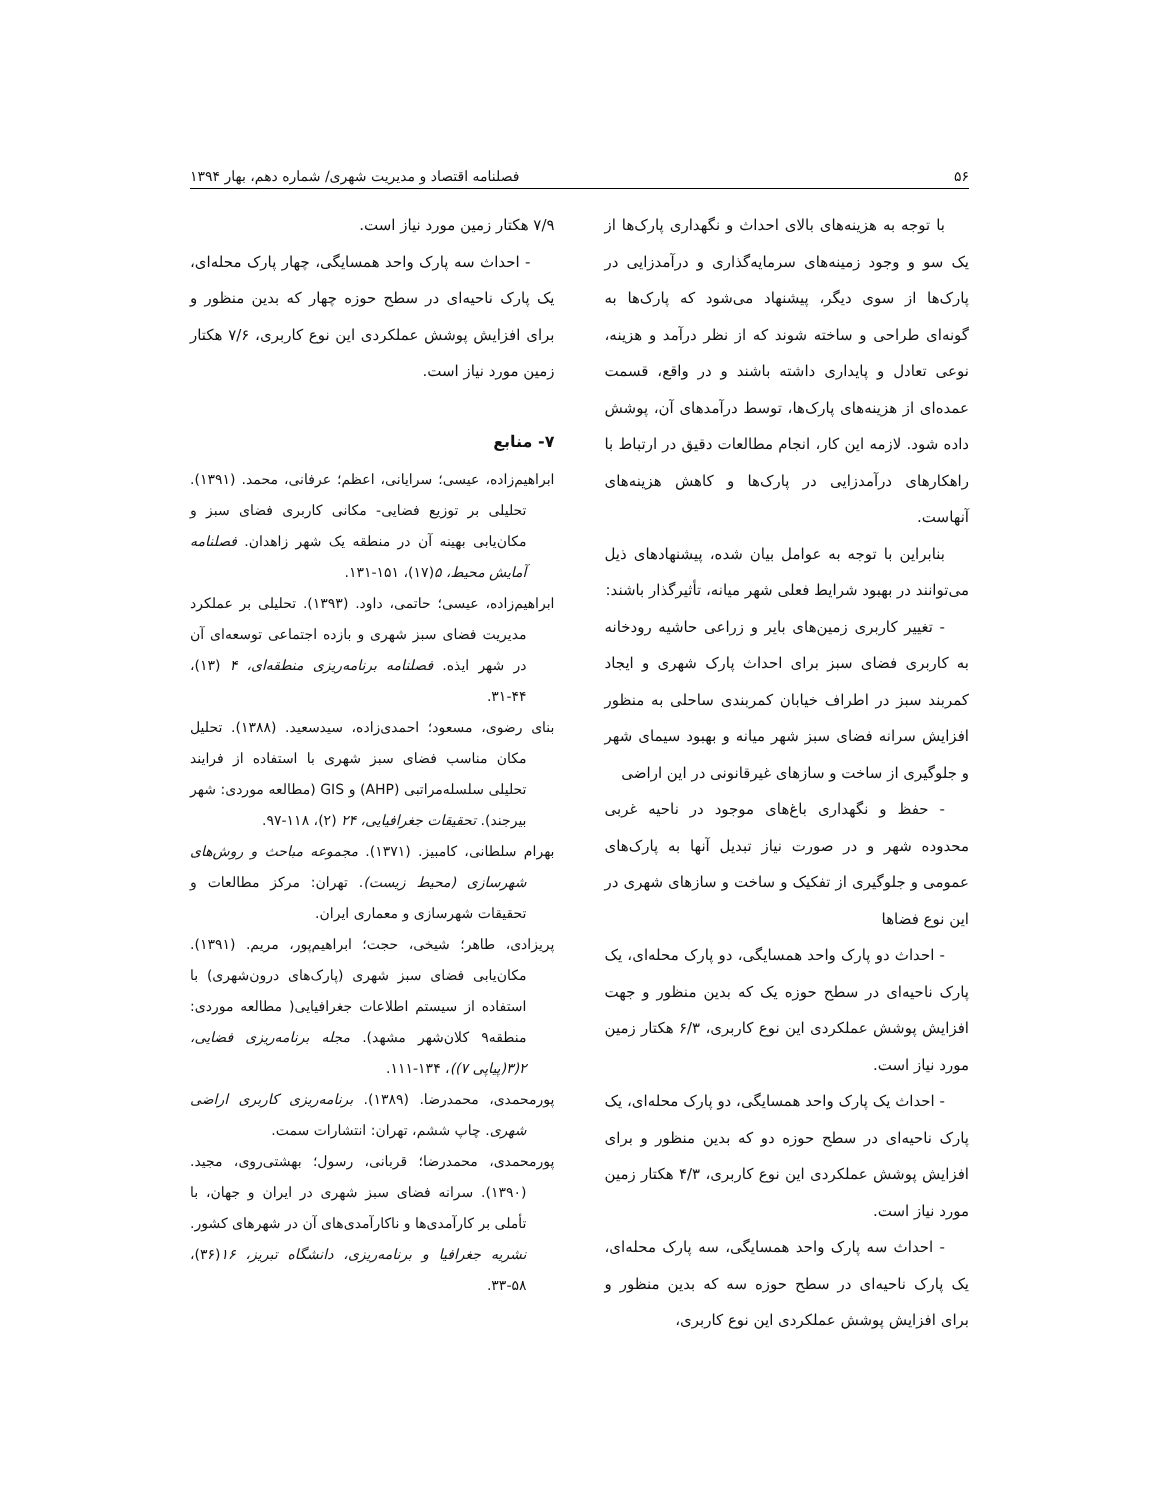۵۶ فصلنامه اقتصاد و مدیریت شهری/ شماره دهم، بهار ۱۳۹۴
با توجه به هزینه‌های بالای احداث و نگهداری پارک‌ها از یک سو و وجود زمینه‌های سرمایه‌گذاری و درآمدزایی در پارک‌ها از سوی دیگر، پیشنهاد می‌شود که پارک‌ها به گونه‌ای طراحی و ساخته شوند که از نظر درآمد و هزینه، نوعی تعادل و پایداری داشته باشند و در واقع، قسمت عمده‌ای از هزینه‌های پارک‌ها، توسط درآمدهای آن، پوشش داده شود. لازمه این کار، انجام مطالعات دقیق در ارتباط با راهکارهای درآمدزایی در پارک‌ها و کاهش هزینه‌های آنهاست.
بنابراین با توجه به عوامل بیان شده، پیشنهادهای ذیل می‌توانند در بهبود شرایط فعلی شهر میانه، تأثیرگذار باشند:
- تغییر کاربری زمین‌های بایر و زراعی حاشیه رودخانه به کاربری فضای سبز برای احداث پارک شهری و ایجاد کمربند سبز در اطراف خیابان کمربندی ساحلی به منظور افزایش سرانه فضای سبز شهر میانه و بهبود سیمای شهر و جلوگیری از ساخت و سازهای غیرقانونی در این اراضی
- حفظ و نگهداری باغ‌های موجود در ناحیه غربی محدوده شهر و در صورت نیاز تبدیل آنها به پارک‌های عمومی و جلوگیری از تفکیک و ساخت و سازهای شهری در این نوع فضاها
- احداث دو پارک واحد همسایگی، دو پارک محله‌ای، یک پارک ناحیه‌ای در سطح حوزه یک که بدین منظور و جهت افزایش پوشش عملکردی این نوع کاربری، ۶/۳ هکتار زمین مورد نیاز است.
- احداث یک پارک واحد همسایگی، دو پارک محله‌ای، یک پارک ناحیه‌ای در سطح حوزه دو که بدین منظور و برای افزایش پوشش عملکردی این نوع کاربری، ۴/۳ هکتار زمین مورد نیاز است.
- احداث سه پارک واحد همسایگی، سه پارک محله‌ای، یک پارک ناحیه‌ای در سطح حوزه سه که بدین منظور و برای افزایش پوشش عملکردی این نوع کاربری،
۷/۹ هکتار زمین مورد نیاز است.
- احداث سه پارک واحد همسایگی، چهار پارک محله‌ای، یک پارک ناحیه‌ای در سطح حوزه چهار که بدین منظور و برای افزایش پوشش عملکردی این نوع کاربری، ۷/۶ هکتار زمین مورد نیاز است.
۷- منابع
ابراهیم‌زاده، عیسی؛ سرایانی، اعظم؛ عرفانی، محمد. (۱۳۹۱). تحلیلی بر توزیع فضایی- مکانی کاربری فضای سبز و مکان‌یابی بهینه آن در منطقه یک شهر زاهدان. فصلنامه آمایش محیط، ۵(۱۷)، ۱۵۱-۱۳۱.
ابراهیم‌زاده، عیسی؛ حاتمی، داود. (۱۳۹۳). تحلیلی بر عملکرد مدیریت فضای سبز شهری و بازده اجتماعی توسعه‌ای آن در شهر ایذه. فصلنامه برنامه‌ریزی منطقه‌ای، ۴ (۱۳)، ۴۴-۳۱.
بنای رضوی، مسعود؛ احمدی‌زاده، سیدسعید. (۱۳۸۸). تحلیل مکان مناسب فضای سبز شهری با استفاده از فرایند تحلیلی سلسله‌مراتبی (AHP) و GIS (مطالعه موردی: شهر بیرجند). تحقیقات جغرافیایی، ۲۴ (۲)، ۱۱۸-۹۷.
بهرام سلطانی، کامبیز. (۱۳۷۱). مجموعه مباحث و روش‌های شهرسازی (محیط زیست). تهران: مرکز مطالعات و تحقیقات شهرسازی و معماری ایران.
پریزادی، طاهر؛ شیخی، حجت؛ ابراهیم‌پور، مریم. (۱۳۹۱). مکان‌یابی فضای سبز شهری (پارک‌های درون‌شهری) با استفاده از سیستم اطلاعات جغرافیایی( مطالعه موردی: منطقه۹ کلان‌شهر مشهد). مجله برنامه‌ریزی فضایی، ۲(۳(پیاپی ۷))، ۱۳۴-۱۱۱.
پورمحمدی، محمدرضا. (۱۳۸۹). برنامه‌ریزی کاربری اراضی شهری. چاپ ششم، تهران: انتشارات سمت.
پورمحمدی، محمدرضا؛ قربانی، رسول؛ بهشتی‌روی، مجید. (۱۳۹۰). سرانه فضای سبز شهری در ایران و جهان، با تأملی بر کارآمدی‌ها و ناکارآمدی‌های آن در شهرهای کشور. نشریه جغرافیا و برنامه‌ریزی، دانشگاه تبریز، ۱۶(۳۶)، ۵۸-۳۳.